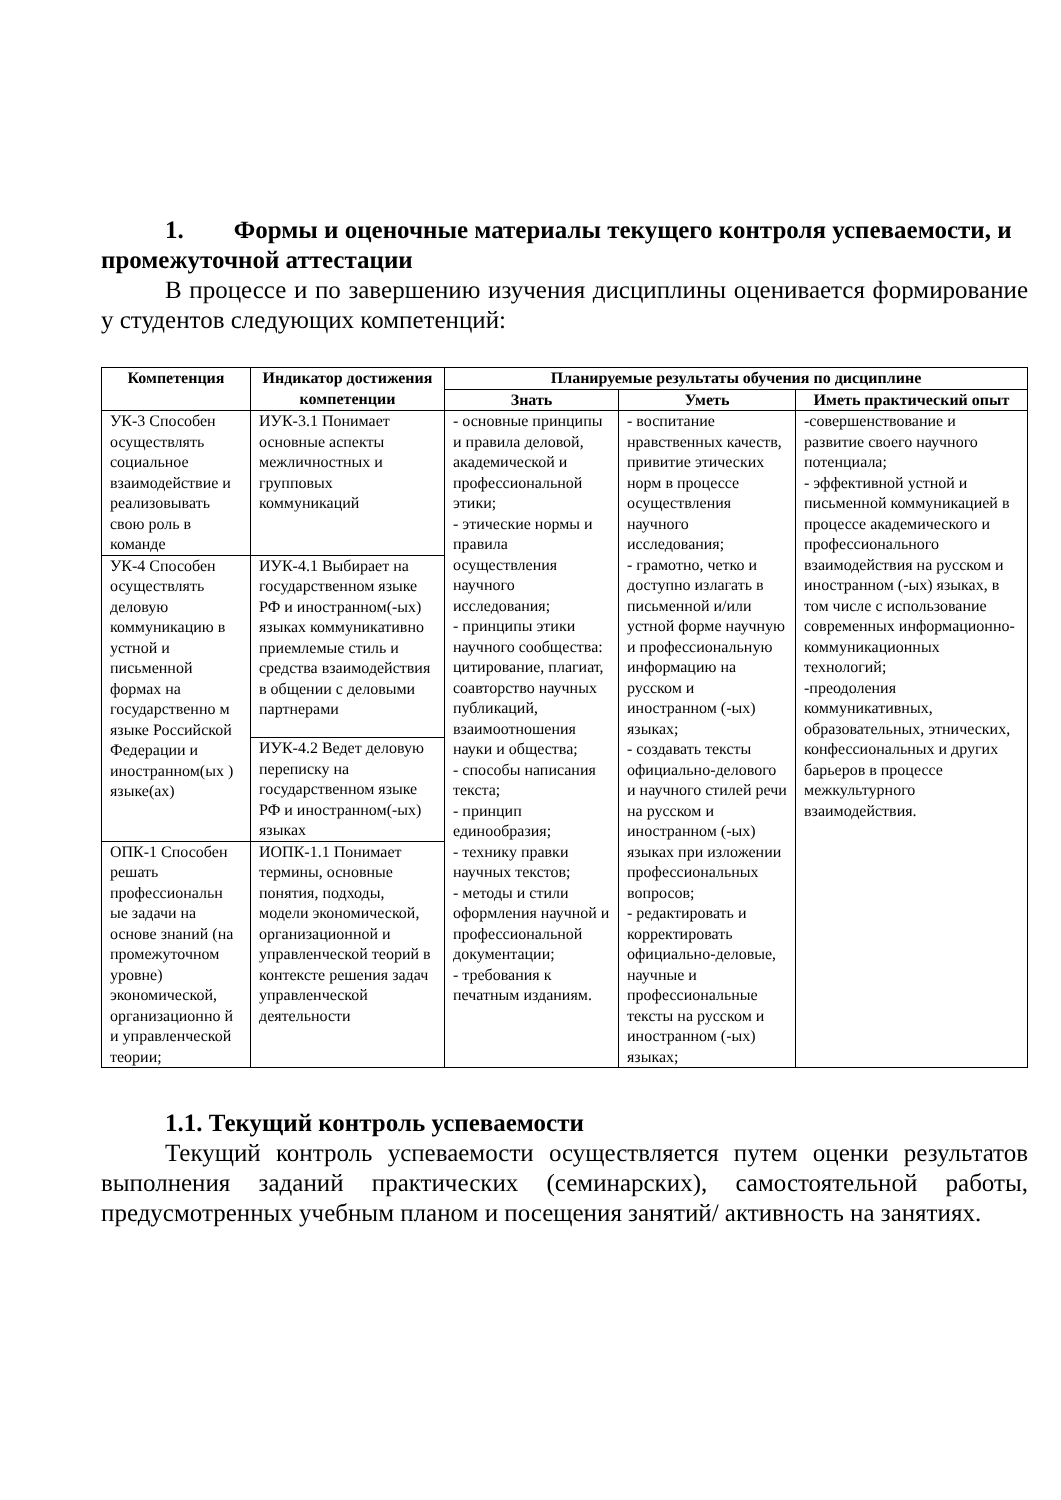1. Формы и оценочные материалы текущего контроля успеваемости, и промежуточной аттестации
В процессе и по завершению изучения дисциплины оценивается формирование у студентов следующих компетенций:
| Компетенция | Индикатор достижения компетенции | Планируемые результаты обучения по дисциплине | | |
| --- | --- | --- | --- | --- |
| | | Знать | Уметь | Иметь практический опыт |
| УК-3 Способен осуществлять социальное взаимодействие и реализовывать свою роль в команде | ИУК-3.1 Понимает основные аспекты межличностных и групповых коммуникаций | - основные принципы и правила деловой, академической и профессиональной этики; - этические нормы и правила осуществления научного исследования; - принципы этики научного сообщества: цитирование, плагиат, соавторство научных публикаций, взаимоотношения науки и общества; - способы написания текста; - принцип единообразия; - технику правки научных текстов; - методы и стили оформления научной и профессиональной документации; - требования к печатным изданиям. | - воспитание нравственных качеств, привитие этических норм в процессе осуществления научного исследования; - грамотно, четко и доступно излагать в письменной и/или устной форме научную и профессиональную информацию на русском и иностранном (-ых) языках; - создавать тексты официально-делового и научного стилей речи на русском и иностранном (-ых) языках при изложении профессиональных вопросов; - редактировать и корректировать официально-деловые, научные и профессиональные тексты на русском и иностранном (-ых) языках; | -совершенствование и развитие своего научного потенциала; - эффективной устной и письменной коммуникацией в процессе академического и профессионального взаимодействия на русском и иностранном (-ых) языках, в том числе с использование современных информационно-коммуникационных технологий; -преодоления коммуникативных, образовательных, этнических, конфессиональных и других барьеров в процессе межкультурного взаимодействия. |
| УК-4 Способен осуществлять деловую коммуникацию в устной и письменной формах на государственно м языке Российской Федерации и иностранном(ых ) языке(ах) | ИУК-4.1 Выбирает на государственном языке РФ и иностранном(-ых) языках коммуникативно приемлемые стиль и средства взаимодействия в общении с деловыми партнерами | | | |
| | ИУК-4.2 Ведет деловую переписку на государственном языке РФ и иностранном(-ых) языках | | | |
| ОПК-1 Способен решать профессиональн ые задачи на основе знаний (на промежуточном уровне) экономической, организационно й и управленческой теории; | ИОПК-1.1 Понимает термины, основные понятия, подходы, модели экономической, организационной и управленческой теорий в контексте решения задач управленческой деятельности | | | |
1.1. Текущий контроль успеваемости
Текущий контроль успеваемости осуществляется путем оценки результатов выполнения заданий практических (семинарских), самостоятельной работы, предусмотренных учебным планом и посещения занятий/ активность на занятиях.